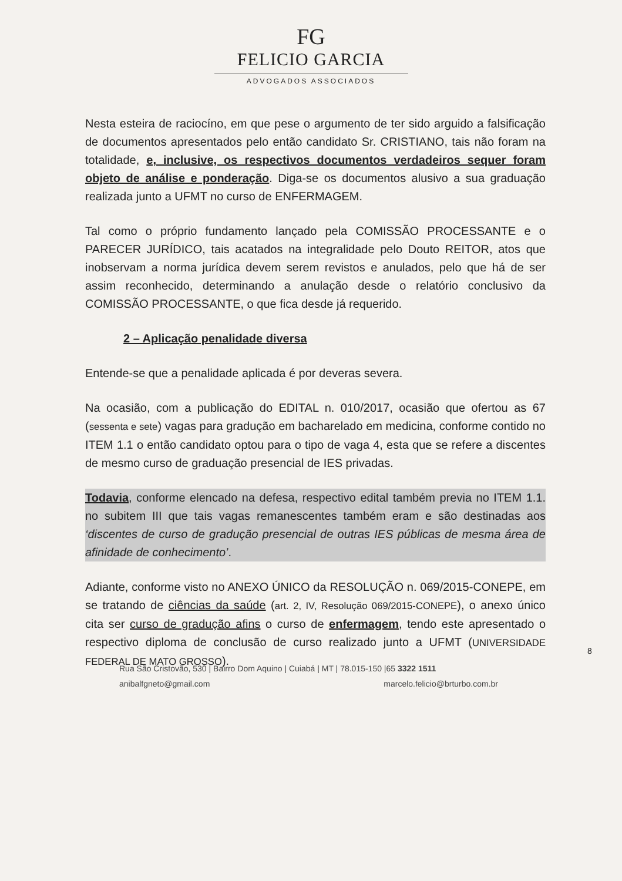FG
FELICIO GARCIA
ADVOGADOS ASSOCIADOS
Nesta esteira de raciocíno, em que pese o argumento de ter sido arguido a falsificação de documentos apresentados pelo então candidato Sr. CRISTIANO, tais não foram na totalidade, e, inclusive, os respectivos documentos verdadeiros sequer foram objeto de análise e ponderação. Diga-se os documentos alusivo a sua graduação realizada junto a UFMT no curso de ENFERMAGEM.
Tal como o próprio fundamento lançado pela COMISSÃO PROCESSANTE e o PARECER JURÍDICO, tais acatados na integralidade pelo Douto REITOR, atos que inobservam a norma jurídica devem serem revistos e anulados, pelo que há de ser assim reconhecido, determinando a anulação desde o relatório conclusivo da COMISSÃO PROCESSANTE, o que fica desde já requerido.
2 – Aplicação penalidade diversa
Entende-se que a penalidade aplicada é por deveras severa.
Na ocasião, com a publicação do EDITAL n. 010/2017, ocasião que ofertou as 67 (sessenta e sete) vagas para gradução em bacharelado em medicina, conforme contido no ITEM 1.1 o então candidato optou para o tipo de vaga 4, esta que se refere a discentes de mesmo curso de graduação presencial de IES privadas.
Todavia, conforme elencado na defesa, respectivo edital também previa no ITEM 1.1. no subitem III que tais vagas remanescentes também eram e são destinadas aos ‘discentes de curso de gradução presencial de outras IES públicas de mesma área de afinidade de conhecimento’.
Adiante, conforme visto no ANEXO ÚNICO da RESOLUÇÃO n. 069/2015-CONEPE, em se tratando de ciências da saúde (art. 2, IV, Resolução 069/2015-CONEPE), o anexo único cita ser curso de gradução afins o curso de enfermagem, tendo este apresentado o respectivo diploma de conclusão de curso realizado junto a UFMT (UNIVERSIDADE FEDERAL DE MATO GROSSO).
8
Rua São Cristovão, 530 | Bairro Dom Aquino | Cuiabá | MT | 78.015-150 |65 3322 1511
anibalfgneto@gmail.com marcelo.felicio@brturbo.com.br